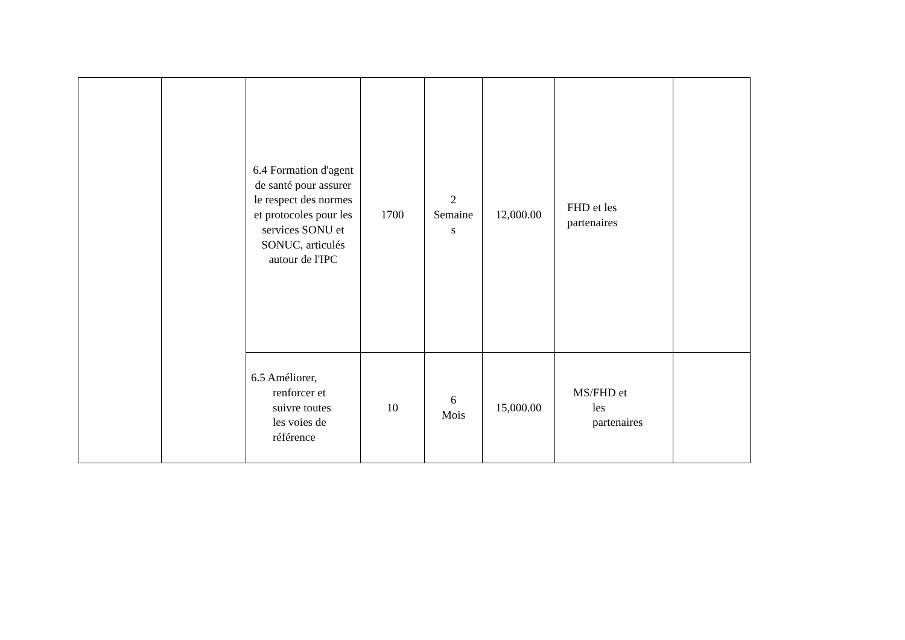| | | 6.4 Formation d'agent de santé pour assurer le respect des normes et protocoles pour les services SONU et SONUC, articulés autour de l'IPC | 1700 | 2 Semaine s | 12,000.00 | FHD et les partenaires | |
| | | 6.5 Améliorer, renforcer et suivre toutes les voies de référence | 10 | 6 Mois | 15,000.00 | MS/FHD et les partenaires | |